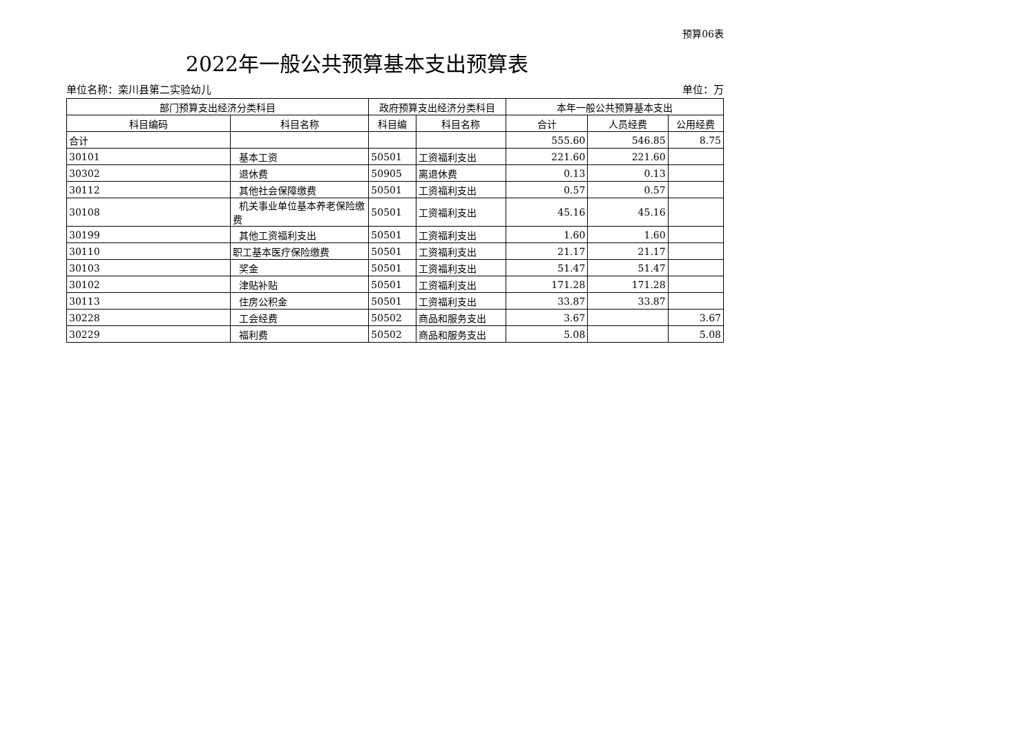预算06表
2022年一般公共预算基本支出预算表
单位名称：栾川县第二实验幼儿 单位：万
| 部门预算支出经济分类科目 | | 政府预算支出经济分类科目 | | 本年一般公共预算基本支出 | | |
| --- | --- | --- | --- | --- | --- | --- |
| 科目编码 | 科目名称 | 科目编 | 科目名称 | 合计 | 人员经费 | 公用经费 |
| 合计 | | | | 555.60 | 546.85 | 8.75 |
| 30101 | 基本工资 | 50501 | 工资福利支出 | 221.60 | 221.60 | |
| 30302 | 退休费 | 50905 | 离退休费 | 0.13 | 0.13 | |
| 30112 | 其他社会保障缴费 | 50501 | 工资福利支出 | 0.57 | 0.57 | |
| 30108 | 机关事业单位基本养老保险缴费 | 50501 | 工资福利支出 | 45.16 | 45.16 | |
| 30199 | 其他工资福利支出 | 50501 | 工资福利支出 | 1.60 | 1.60 | |
| 30110 | 职工基本医疗保险缴费 | 50501 | 工资福利支出 | 21.17 | 21.17 | |
| 30103 | 奖金 | 50501 | 工资福利支出 | 51.47 | 51.47 | |
| 30102 | 津贴补贴 | 50501 | 工资福利支出 | 171.28 | 171.28 | |
| 30113 | 住房公积金 | 50501 | 工资福利支出 | 33.87 | 33.87 | |
| 30228 | 工会经费 | 50502 | 商品和服务支出 | 3.67 | | 3.67 |
| 30229 | 福利费 | 50502 | 商品和服务支出 | 5.08 | | 5.08 |